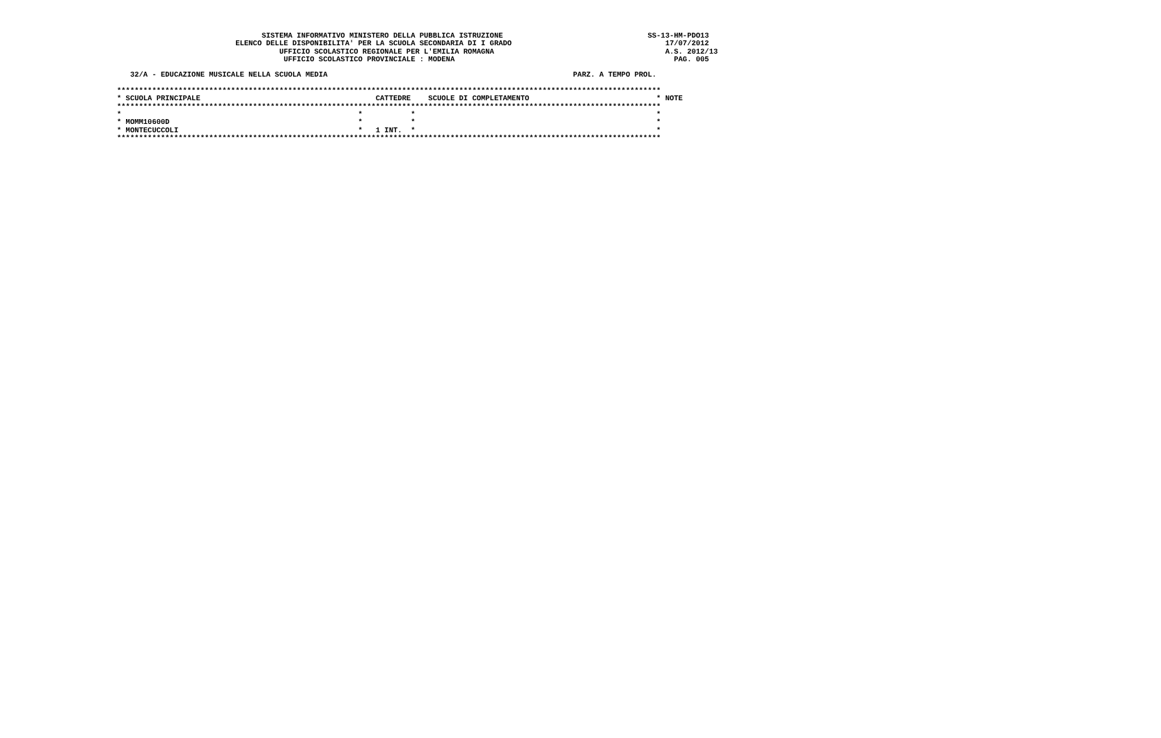SISTEMA INFORMATIVO MINISTERO DELLA PUBBLICA ISTRUZIONE                                 SS-13-HM-PDO13
                           ELENCO DELLE DISPONIBILITA' PER LA SCUOLA SECONDARIA DI I GRADO                                   17/07/2012
                                     UFFICIO SCOLASTICO REGIONALE PER L'EMILIA ROMAGNA                                       A.S. 2012/13
                                      UFFICIO SCOLASTICO PROVINCIALE : MODENA                                                  PAG. 005

   32/A - EDUCAZIONE MUSICALE NELLA SCUOLA MEDIA                                                        PARZ. A TEMPO PROL.

****************************************************************************************************************************
* SCUOLA PRINCIPALE                                        CATTEDRE    SCUOLE DI COMPLETAMENTO                             * NOTE
****************************************************************************************************************************
*                                                      *           *                                                       *
* MOMM10600D                                           *           *                                                       *
* MONTECUCCOLI                                         *   1 INT.  *                                                       *
****************************************************************************************************************************